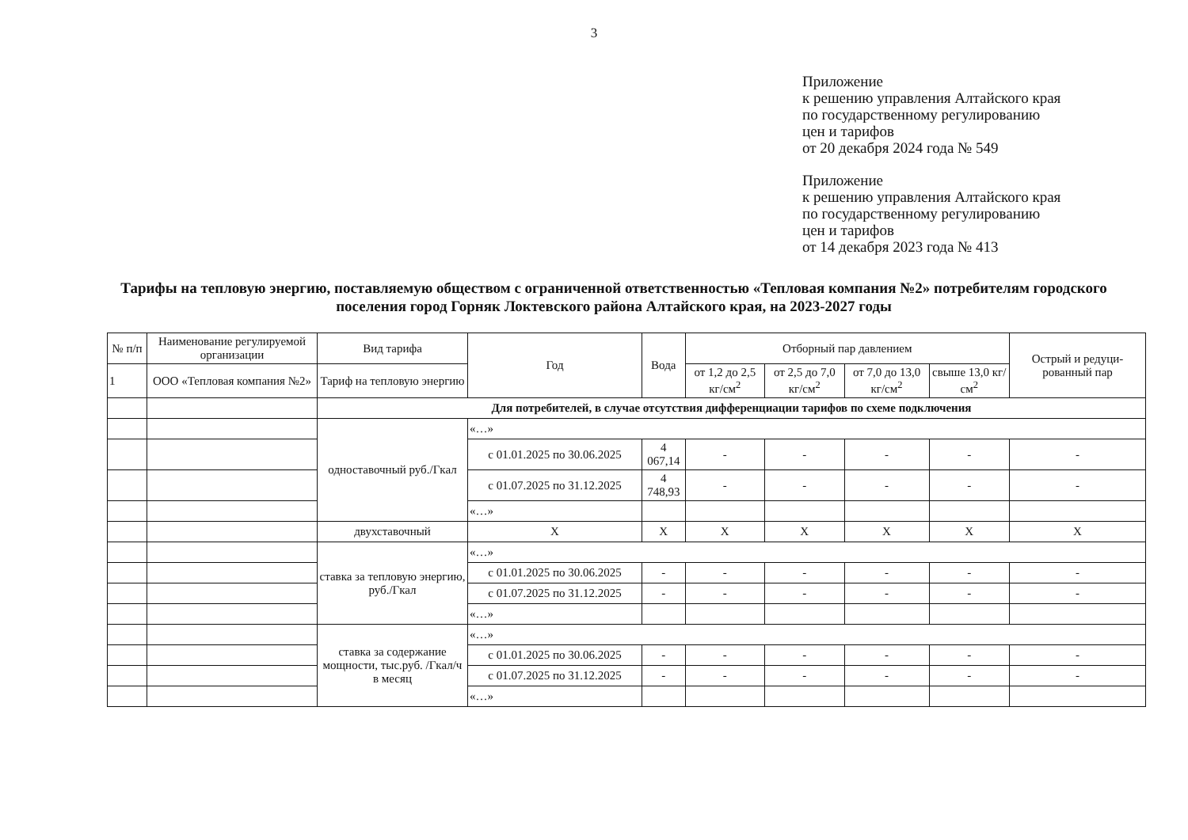3
Приложение
к решению управления Алтайского края
по государственному регулированию
цен и тарифов
от 20 декабря 2024 года № 549
Приложение
к решению управления Алтайского края
по государственному регулированию
цен и тарифов
от 14 декабря 2023 года № 413
Тарифы на тепловую энергию, поставляемую обществом с ограниченной ответственностью «Тепловая компания №2» потребителям городского поселения город Горняк Локтевского района Алтайского края, на 2023-2027 годы
| № п/п | Наименование регулируемой организации | Вид тарифа | Год | Вода | Отборный пар давлением | | | | Острый и редуци-рованный пар |
| --- | --- | --- | --- | --- | --- | --- | --- | --- | --- |
| 1 | ООО «Тепловая компания №2» | Тариф на тепловую энергию | | | от 1,2 до 2,5 кг/см<sup>2</sup> | от 2,5 до 7,0 кг/см<sup>2</sup> | от 7,0 до 13,0 кг/см<sup>2</sup> | свыше 13,0 кг/см<sup>2</sup> | |
| | | Для потребителей, в случае отсутствия дифференциации тарифов по схеме подключения | | | | | | | |
| | | одноставочный руб./Гкал | «…» | | | | | | |
| | | | с 01.01.2025 по 30.06.2025 | 4 067,14 | - | - | - | - | - |
| | | | с 01.07.2025 по 31.12.2025 | 4 748,93 | - | - | - | - | - |
| | | | «…» | | | | | | |
| | | двухставочный | X | X | X | X | X | X | X |
| | | ставка за тепловую энергию, руб./Гкал | «…» | | | | | | |
| | | | с 01.01.2025 по 30.06.2025 | - | - | - | - | - | - |
| | | | с 01.07.2025 по 31.12.2025 | - | - | - | - | - | - |
| | | | «…» | | | | | | |
| | | ставка за содержание мощности, тыс.руб. /Гкал/ч в месяц | «…» | | | | | | |
| | | | с 01.01.2025 по 30.06.2025 | - | - | - | - | - | - |
| | | | с 01.07.2025 по 31.12.2025 | - | - | - | - | - | - |
| | | | «…» | | | | | | |